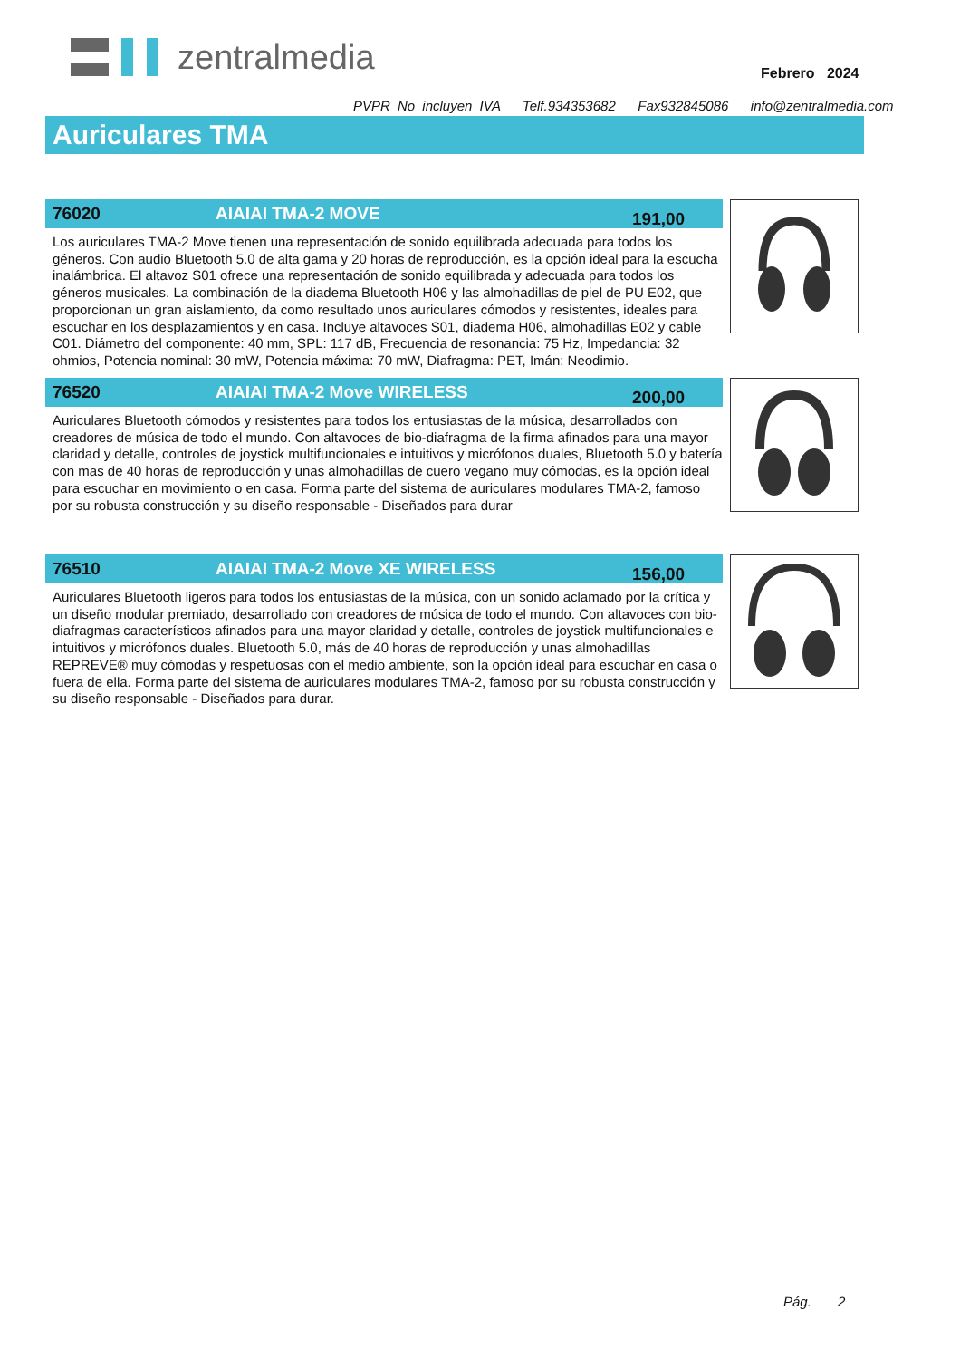zentralmedia
Febrero 2024
PVPR No incluyen IVA Telf.934353682 Fax932845086 info@zentralmedia.com
Auriculares TMA
76020 AIAIAI TMA-2 MOVE 191,00
Los auriculares TMA-2 Move tienen una representación de sonido equilibrada adecuada para todos los géneros. Con audio Bluetooth 5.0 de alta gama y 20 horas de reproducción, es la opción ideal para la escucha inalámbrica. El altavoz S01 ofrece una representación de sonido equilibrada y adecuada para todos los géneros musicales. La combinación de la diadema Bluetooth H06 y las almohadillas de piel de PU E02, que proporcionan un gran aislamiento, da como resultado unos auriculares cómodos y resistentes, ideales para escuchar en los desplazamientos y en casa. Incluye altavoces S01, diadema H06, almohadillas E02 y cable C01. Diámetro del componente: 40 mm, SPL: 117 dB, Frecuencia de resonancia: 75 Hz, Impedancia: 32 ohmios, Potencia nominal: 30 mW, Potencia máxima: 70 mW, Diafragma: PET, Imán: Neodimio.
76520 AIAIAI TMA-2 Move WIRELESS 200,00
Auriculares Bluetooth cómodos y resistentes para todos los entusiastas de la música, desarrollados con creadores de música de todo el mundo. Con altavoces de bio-diafragma de la firma afinados para una mayor claridad y detalle, controles de joystick multifuncionales e intuitivos y micrófonos duales, Bluetooth 5.0 y batería con mas de 40 horas de reproducción y unas almohadillas de cuero vegano muy cómodas, es la opción ideal para escuchar en movimiento o en casa. Forma parte del sistema de auriculares modulares TMA-2, famoso por su robusta construcción y su diseño responsable - Diseñados para durar
76510 AIAIAI TMA-2 Move XE WIRELESS 156,00
Auriculares Bluetooth ligeros para todos los entusiastas de la música, con un sonido aclamado por la crítica y un diseño modular premiado, desarrollado con creadores de música de todo el mundo. Con altavoces con bio-diafragmas característicos afinados para una mayor claridad y detalle, controles de joystick multifuncionales e intuitivos y micrófonos duales. Bluetooth 5.0, más de 40 horas de reproducción y unas almohadillas REPREVE® muy cómodas y respetuosas con el medio ambiente, son la opción ideal para escuchar en casa o fuera de ella. Forma parte del sistema de auriculares modulares TMA-2, famoso por su robusta construcción y su diseño responsable - Diseñados para durar.
Pág. 2